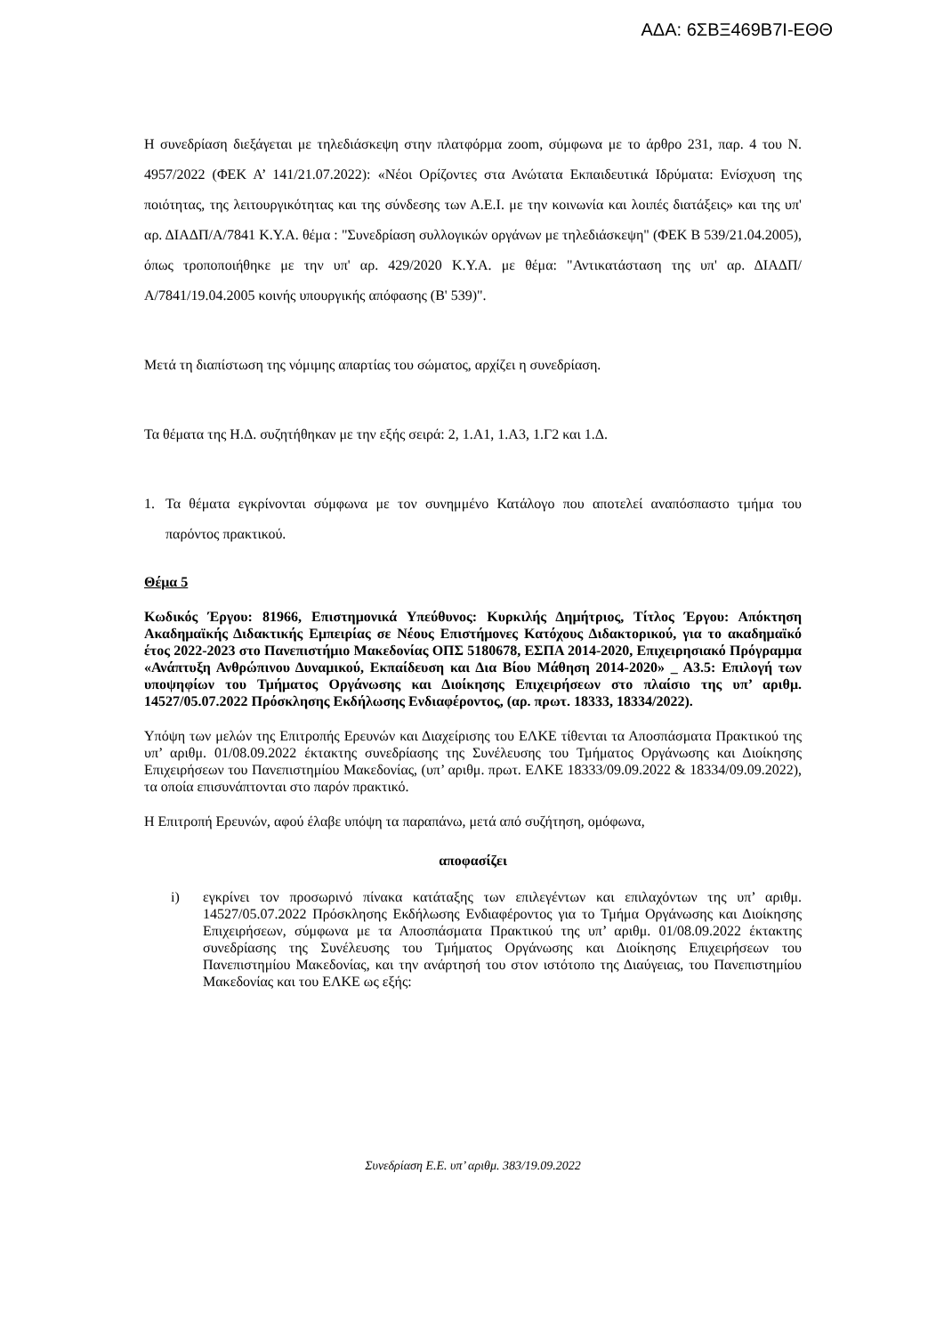ΑΔΑ: 6ΣΒΞ469Β7Ι-ΕΘΘ
Η συνεδρίαση διεξάγεται με τηλεδιάσκεψη στην πλατφόρμα zoom, σύμφωνα με το άρθρο 231, παρ. 4 του Ν. 4957/2022 (ΦΕΚ Α’ 141/21.07.2022): «Νέοι Ορίζοντες στα Ανώτατα Εκπαιδευτικά Ιδρύματα: Ενίσχυση της ποιότητας, της λειτουργικότητας και της σύνδεσης των Α.Ε.Ι. με την κοινωνία και λοιπές διατάξεις» και της υπ' αρ. ΔΙΑΔΠ/Α/7841 Κ.Υ.Α. θέμα : "Συνεδρίαση συλλογικών οργάνων με τηλεδιάσκεψη" (ΦΕΚ Β 539/21.04.2005), όπως τροποποιήθηκε με την υπ' αρ. 429/2020 Κ.Υ.Α. με θέμα: "Αντικατάσταση της υπ' αρ. ΔΙΑΔΠ/Α/7841/19.04.2005 κοινής υπουργικής απόφασης (Β' 539)".
Μετά τη διαπίστωση της νόμιμης απαρτίας του σώματος, αρχίζει η συνεδρίαση.
Τα θέματα της Η.Δ. συζητήθηκαν με την εξής σειρά: 2, 1.Α1, 1.Α3, 1.Γ2 και 1.Δ.
1. Τα θέματα εγκρίνονται σύμφωνα με τον συνημμένο Κατάλογο που αποτελεί αναπόσπαστο τμήμα του παρόντος πρακτικού.
Θέμα 5
Κωδικός Έργου: 81966, Επιστημονικά Υπεύθυνος: Κυρκιλής Δημήτριος, Τίτλος Έργου: Απόκτηση Ακαδημαϊκής Διδακτικής Εμπειρίας σε Νέους Επιστήμονες Κατόχους Διδακτορικού, για το ακαδημαϊκό έτος 2022-2023 στο Πανεπιστήμιο Μακεδονίας ΟΠΣ 5180678, ΕΣΠΑ 2014-2020, Επιχειρησιακό Πρόγραμμα «Ανάπτυξη Ανθρώπινου Δυναμικού, Εκπαίδευση και Δια Βίου Μάθηση 2014-2020» _ Α3.5: Επιλογή των υποψηφίων του Τμήματος Οργάνωσης και Διοίκησης Επιχειρήσεων στο πλαίσιο της υπ’ αριθμ. 14527/05.07.2022 Πρόσκλησης Εκδήλωσης Ενδιαφέροντος, (αρ. πρωτ. 18333, 18334/2022).
Υπόψη των μελών της Επιτροπής Ερευνών και Διαχείρισης του ΕΛΚΕ τίθενται τα Αποσπάσματα Πρακτικού της υπ’ αριθμ. 01/08.09.2022 έκτακτης συνεδρίασης της Συνέλευσης του Τμήματος Οργάνωσης και Διοίκησης Επιχειρήσεων του Πανεπιστημίου Μακεδονίας, (υπ’ αριθμ. πρωτ. ΕΛΚΕ 18333/09.09.2022 & 18334/09.09.2022), τα οποία επισυνάπτονται στο παρόν πρακτικό.
Η Επιτροπή Ερευνών, αφού έλαβε υπόψη τα παραπάνω, μετά από συζήτηση, ομόφωνα,
αποφασίζει
i) εγκρίνει τον προσωρινό πίνακα κατάταξης των επιλεγέντων και επιλαχόντων της υπ’ αριθμ. 14527/05.07.2022 Πρόσκλησης Εκδήλωσης Ενδιαφέροντος για το Τμήμα Οργάνωσης και Διοίκησης Επιχειρήσεων, σύμφωνα με τα Αποσπάσματα Πρακτικού της υπ’ αριθμ. 01/08.09.2022 έκτακτης συνεδρίασης της Συνέλευσης του Τμήματος Οργάνωσης και Διοίκησης Επιχειρήσεων του Πανεπιστημίου Μακεδονίας, και την ανάρτησή του στον ιστότοπο της Διαύγειας, του Πανεπιστημίου Μακεδονίας και του ΕΛΚΕ ως εξής:
Συνεδρίαση Ε.Ε. υπ’ αριθμ. 383/19.09.2022